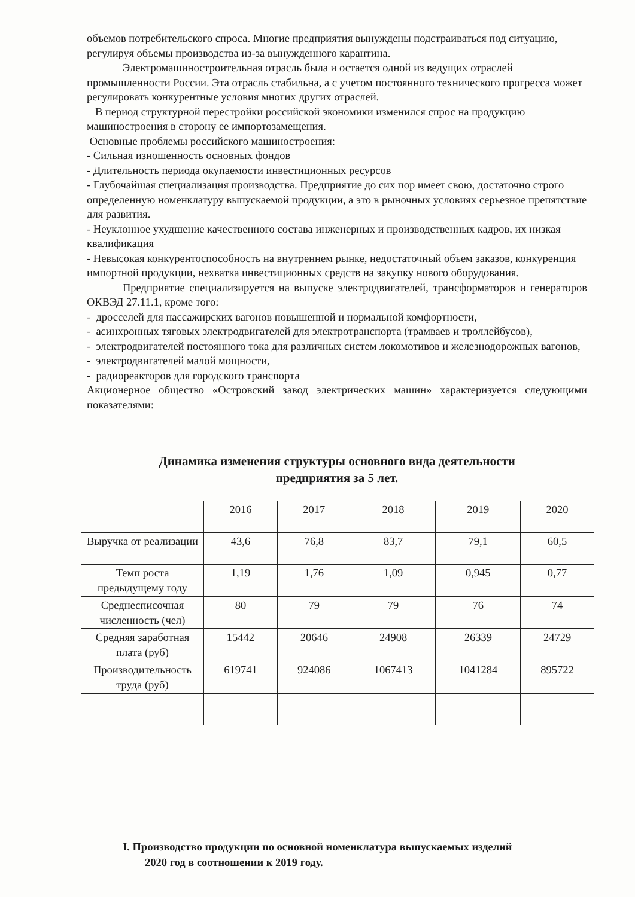объемов потребительского спроса. Многие предприятия вынуждены подстраиваться под ситуацию, регулируя объемы производства из-за вынужденного карантина.
Электромашиностроительная отрасль была и остается одной из ведущих отраслей промышленности России. Эта отрасль стабильна, а с учетом постоянного технического прогресса может регулировать конкурентные условия многих других отраслей.
В период структурной перестройки российской экономики изменился спрос на продукцию машиностроения в сторону ее импортозамещения.
Основные проблемы российского машиностроения:
- Сильная изношенность основных фондов
- Длительность периода окупаемости инвестиционных ресурсов
- Глубочайшая специализация производства. Предприятие до сих пор имеет свою, достаточно строго определенную номенклатуру выпускаемой продукции, а это в рыночных условиях серьезное препятствие для развития.
- Неуклонное ухудшение качественного состава инженерных и производственных кадров, их низкая квалификация
- Невысокая конкурентоспособность на внутреннем рынке, недостаточный объем заказов, конкуренция импортной продукции, нехватка инвестиционных средств на закупку нового оборудования.
Предприятие специализируется на выпуске электродвигателей, трансформаторов и генераторов ОКВЭД 27.11.1, кроме того:
- дросселей для пассажирских вагонов повышенной и нормальной комфортности,
- асинхронных тяговых электродвигателей для электротранспорта (трамваев и троллейбусов),
- электродвигателей постоянного тока для различных систем локомотивов и железнодорожных вагонов,
- электродвигателей малой мощности,
- радиореакторов для городского транспорта
Акционерное общество «Островский завод электрических машин» характеризуется следующими показателями:
Динамика изменения структуры основного вида деятельности
предприятия за 5 лет.
| | 2016 | 2017 | 2018 | 2019 | 2020 |
| Выручка от реализации | 43,6 | 76,8 | 83,7 | 79,1 | 60,5 |
| Темп роста предыдущему году | 1,19 | 1,76 | 1,09 | 0,945 | 0,77 |
| Среднесписочная численность (чел) | 80 | 79 | 79 | 76 | 74 |
| Средняя заработная плата (руб) | 15442 | 20646 | 24908 | 26339 | 24729 |
| Производительность труда (руб) | 619741 | 924086 | 1067413 | 1041284 | 895722 |
I. Производство продукции по основной номенклатура выпускаемых изделий
2020 год в соотношении к 2019 году.